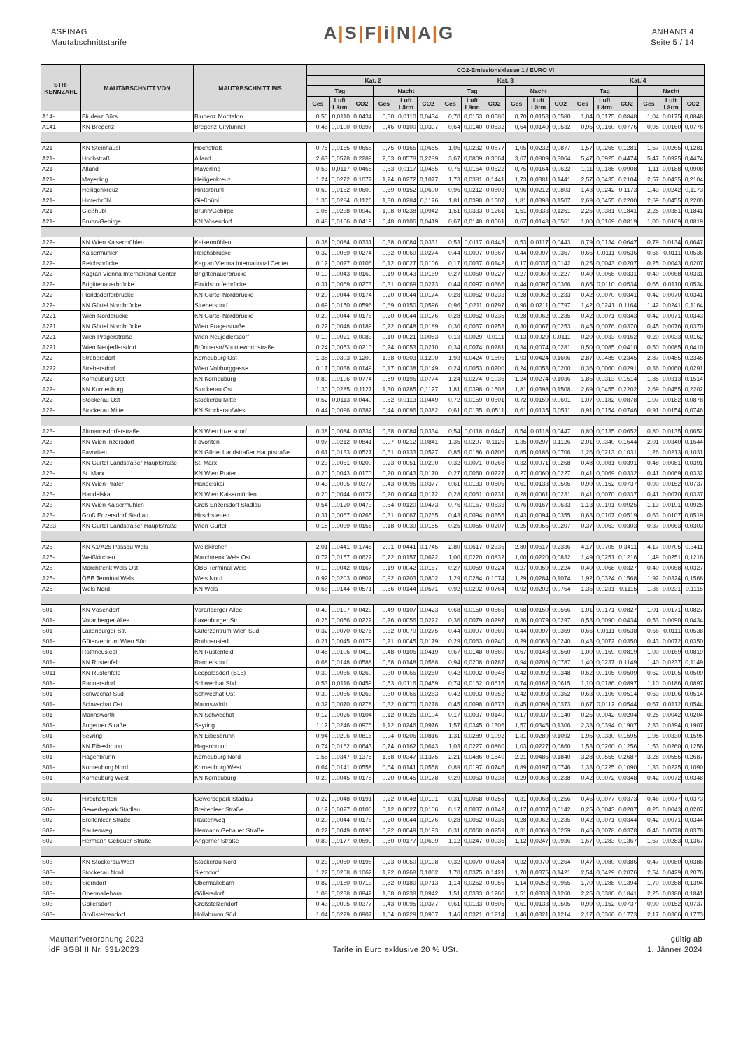ASFINAG
Mautabschnittstarife
A|S|F|i|N|A|G
ANHANG 4
Seite 5 / 14
| STR- KENNZAHL | MAUTABSCHNITT VON | MAUTABSCHNITT BIS | CO2-Emissionsklasse 1 / EURO VI | | | | | | | | | | | | | | | | | |
| --- | --- | --- | --- | --- | --- | --- | --- | --- | --- | --- | --- | --- | --- | --- | --- | --- | --- | --- | --- | --- |
| | | | Kat. 2 | | | | | | Kat. 3 | | | | | | Kat. 4 | | | | | |
| | | | Tag | | | Nacht | | | Tag | | | Nacht | | | Tag | | | Nacht | | |
| | | | Ges | Luft Lärm | CO2 | Ges | Luft Lärm | CO2 | Ges | Luft Lärm | CO2 | Ges | Luft Lärm | CO2 | Ges | Luft Lärm | CO2 | Ges | Luft Lärm | CO2 |
| A14- | Bludenz Bürs | Bludenz Montafon | 0,50 | 0,0110 | 0,0434 | 0,50 | 0,0110 | 0,0434 | 0,70 | 0,0153 | 0,0580 | 0,70 | 0,0153 | 0,0580 | 1,04 | 0,0175 | 0,0848 | 1,04 | 0,0175 | 0,0848 |
| A141 | KN Bregenz | Bregenz Citytunnel | 0,46 | 0,0100 | 0,0397 | 0,46 | 0,0100 | 0,0397 | 0,64 | 0,0140 | 0,0532 | 0,64 | 0,0140 | 0,0532 | 0,95 | 0,0160 | 0,0776 | 0,95 | 0,0160 | 0,0776 |
| A21- | KN Steinhäusl | Hochstraß | 0,75 | 0,0165 | 0,0655 | 0,75 | 0,0165 | 0,0655 | 1,05 | 0,0232 | 0,0877 | 1,05 | 0,0232 | 0,0877 | 1,57 | 0,0265 | 0,1281 | 1,57 | 0,0265 | 0,1281 |
| A21- | Hochstraß | Alland | 2,63 | 0,0578 | 0,2289 | 2,63 | 0,0578 | 0,2289 | 3,67 | 0,0809 | 0,3064 | 3,67 | 0,0809 | 0,3064 | 5,47 | 0,0925 | 0,4474 | 5,47 | 0,0925 | 0,4474 |
| A21- | Alland | Mayerling | 0,53 | 0,0117 | 0,0465 | 0,53 | 0,0117 | 0,0465 | 0,75 | 0,0164 | 0,0622 | 0,75 | 0,0164 | 0,0622 | 1,11 | 0,0188 | 0,0908 | 1,11 | 0,0188 | 0,0908 |
| A21- | Mayerling | Heiligenkreuz | 1,24 | 0,0272 | 0,1077 | 1,24 | 0,0272 | 0,1077 | 1,73 | 0,0381 | 0,1441 | 1,73 | 0,0381 | 0,1441 | 2,57 | 0,0435 | 0,2104 | 2,57 | 0,0435 | 0,2104 |
| A21- | Heiligenkreuz | Hinterbrühl | 0,69 | 0,0152 | 0,0600 | 0,69 | 0,0152 | 0,0600 | 0,96 | 0,0212 | 0,0803 | 0,96 | 0,0212 | 0,0803 | 1,43 | 0,0242 | 0,1173 | 1,43 | 0,0242 | 0,1173 |
| A21- | Hinterbrühl | Gießhübl | 1,30 | 0,0284 | 0,1126 | 1,30 | 0,0284 | 0,1126 | 1,81 | 0,0398 | 0,1507 | 1,81 | 0,0398 | 0,1507 | 2,69 | 0,0455 | 0,2200 | 2,69 | 0,0455 | 0,2200 |
| A21- | Gießhübl | Brunn/Gebirge | 1,08 | 0,0238 | 0,0942 | 1,08 | 0,0238 | 0,0942 | 1,51 | 0,0333 | 0,1261 | 1,51 | 0,0333 | 0,1261 | 2,25 | 0,0381 | 0,1841 | 2,25 | 0,0381 | 0,1841 |
| A21- | Brunn/Gebirge | KN Vösendorf | 0,48 | 0,0106 | 0,0419 | 0,48 | 0,0106 | 0,0419 | 0,67 | 0,0148 | 0,0561 | 0,67 | 0,0148 | 0,0561 | 1,00 | 0,0169 | 0,0819 | 1,00 | 0,0169 | 0,0819 |
| A22- | KN Wien Kaisermühlen | Kaisermühlen | 0,38 | 0,0084 | 0,0331 | 0,38 | 0,0084 | 0,0331 | 0,53 | 0,0117 | 0,0443 | 0,53 | 0,0117 | 0,0443 | 0,79 | 0,0134 | 0,0647 | 0,79 | 0,0134 | 0,0647 |
| A22- | Kaisermühlen | Reichsbrücke | 0,32 | 0,0069 | 0,0274 | 0,32 | 0,0069 | 0,0274 | 0,44 | 0,0097 | 0,0367 | 0,44 | 0,0097 | 0,0367 | 0,66 | 0,0111 | 0,0536 | 0,66 | 0,0111 | 0,0536 |
| A22- | Reichsbrücke | Kagran Vienna International Center | 0,12 | 0,0027 | 0,0106 | 0,12 | 0,0027 | 0,0106 | 0,17 | 0,0037 | 0,0142 | 0,17 | 0,0037 | 0,0142 | 0,25 | 0,0043 | 0,0207 | 0,25 | 0,0043 | 0,0207 |
| A22- | Kagran Vienna International Center | Brigittenauerbrücke | 0,19 | 0,0043 | 0,0169 | 0,19 | 0,0043 | 0,0169 | 0,27 | 0,0060 | 0,0227 | 0,27 | 0,0060 | 0,0227 | 0,40 | 0,0068 | 0,0331 | 0,40 | 0,0068 | 0,0331 |
| A22- | Brigittenauerbrücke | Floridsdorferbrücke | 0,31 | 0,0069 | 0,0273 | 0,31 | 0,0069 | 0,0273 | 0,44 | 0,0097 | 0,0366 | 0,44 | 0,0097 | 0,0366 | 0,65 | 0,0110 | 0,0534 | 0,65 | 0,0110 | 0,0534 |
| A22- | Floridsdorferbrücke | KN Gürtel Nordbrücke | 0,20 | 0,0044 | 0,0174 | 0,20 | 0,0044 | 0,0174 | 0,28 | 0,0062 | 0,0233 | 0,28 | 0,0062 | 0,0233 | 0,42 | 0,0070 | 0,0341 | 0,42 | 0,0070 | 0,0341 |
| A22- | KN Gürtel Nordbrücke | Strebersdorf | 0,69 | 0,0150 | 0,0596 | 0,69 | 0,0150 | 0,0596 | 0,96 | 0,0211 | 0,0797 | 0,96 | 0,0211 | 0,0797 | 1,42 | 0,0241 | 0,1164 | 1,42 | 0,0241 | 0,1164 |
| A221 | Wien Nordbrücke | KN Gürtel Nordbrücke | 0,20 | 0,0044 | 0,0176 | 0,20 | 0,0044 | 0,0176 | 0,28 | 0,0062 | 0,0235 | 0,28 | 0,0062 | 0,0235 | 0,42 | 0,0071 | 0,0343 | 0,42 | 0,0071 | 0,0343 |
| A221 | KN Gürtel Nordbrücke | Wien Pragerstraße | 0,22 | 0,0048 | 0,0189 | 0,22 | 0,0048 | 0,0189 | 0,30 | 0,0067 | 0,0253 | 0,30 | 0,0067 | 0,0253 | 0,45 | 0,0076 | 0,0370 | 0,45 | 0,0076 | 0,0370 |
| A221 | Wien Pragerstraße | Wien Neujedlersdorf | 0,10 | 0,0021 | 0,0083 | 0,10 | 0,0021 | 0,0083 | 0,13 | 0,0029 | 0,0111 | 0,13 | 0,0029 | 0,0111 | 0,20 | 0,0033 | 0,0162 | 0,20 | 0,0033 | 0,0162 |
| A221 | Wien Neujedlersdorf | Brünnerstr/Shuttleworthstraße | 0,24 | 0,0053 | 0,0210 | 0,24 | 0,0053 | 0,0210 | 0,34 | 0,0074 | 0,0281 | 0,34 | 0,0074 | 0,0281 | 0,50 | 0,0085 | 0,0410 | 0,50 | 0,0085 | 0,0410 |
| A22- | Strebersdorf | Korneuburg Ost | 1,38 | 0,0303 | 0,1200 | 1,38 | 0,0303 | 0,1200 | 1,93 | 0,0424 | 0,1606 | 1,93 | 0,0424 | 0,1606 | 2,87 | 0,0485 | 0,2345 | 2,87 | 0,0485 | 0,2345 |
| A222 | Strebersdorf | Wien Vohburggasse | 0,17 | 0,0038 | 0,0149 | 0,17 | 0,0038 | 0,0149 | 0,24 | 0,0053 | 0,0200 | 0,24 | 0,0053 | 0,0200 | 0,36 | 0,0060 | 0,0291 | 0,36 | 0,0060 | 0,0291 |
| A22- | Korneuburg Ost | KN Korneuburg | 0,89 | 0,0196 | 0,0774 | 0,89 | 0,0196 | 0,0774 | 1,24 | 0,0274 | 0,1036 | 1,24 | 0,0274 | 0,1036 | 1,85 | 0,0313 | 0,1514 | 1,85 | 0,0313 | 0,1514 |
| A22- | KN Korneuburg | Stockerau Ost | 1,30 | 0,0285 | 0,1127 | 1,30 | 0,0285 | 0,1127 | 1,81 | 0,0398 | 0,1508 | 1,81 | 0,0398 | 0,1508 | 2,69 | 0,0455 | 0,2202 | 2,69 | 0,0455 | 0,2202 |
| A22- | Stockerau Ost | Stockerau Mitte | 0,52 | 0,0113 | 0,0449 | 0,52 | 0,0113 | 0,0449 | 0,72 | 0,0159 | 0,0601 | 0,72 | 0,0159 | 0,0601 | 1,07 | 0,0182 | 0,0878 | 1,07 | 0,0182 | 0,0878 |
| A22- | Stockerau Mitte | KN Stockerau/West | 0,44 | 0,0096 | 0,0382 | 0,44 | 0,0096 | 0,0382 | 0,61 | 0,0135 | 0,0511 | 0,61 | 0,0135 | 0,0511 | 0,91 | 0,0154 | 0,0746 | 0,91 | 0,0154 | 0,0746 |
| A23- | Altmannsdorferstraße | KN Wien Inzersdorf | 0,38 | 0,0084 | 0,0334 | 0,38 | 0,0084 | 0,0334 | 0,54 | 0,0118 | 0,0447 | 0,54 | 0,0118 | 0,0447 | 0,80 | 0,0135 | 0,0652 | 0,80 | 0,0135 | 0,0652 |
| A23- | KN Wien Inzersdorf | Favoriten | 0,97 | 0,0212 | 0,0841 | 0,97 | 0,0212 | 0,0841 | 1,35 | 0,0297 | 0,1126 | 1,35 | 0,0297 | 0,1126 | 2,01 | 0,0340 | 0,1644 | 2,01 | 0,0340 | 0,1644 |
| A23- | Favoriten | KN Gürtel Landstraßer Hauptstraße | 0,61 | 0,0133 | 0,0527 | 0,61 | 0,0133 | 0,0527 | 0,85 | 0,0186 | 0,0706 | 0,85 | 0,0186 | 0,0706 | 1,26 | 0,0213 | 0,1031 | 1,26 | 0,0213 | 0,1031 |
| A23- | KN Gürtel Landstraßer Hauptstraße | St. Marx | 0,23 | 0,0051 | 0,0200 | 0,23 | 0,0051 | 0,0200 | 0,32 | 0,0071 | 0,0268 | 0,32 | 0,0071 | 0,0268 | 0,48 | 0,0081 | 0,0391 | 0,48 | 0,0081 | 0,0391 |
| A23- | St. Marx | KN Wien Prater | 0,20 | 0,0043 | 0,0170 | 0,20 | 0,0043 | 0,0170 | 0,27 | 0,0060 | 0,0227 | 0,27 | 0,0060 | 0,0227 | 0,41 | 0,0069 | 0,0332 | 0,41 | 0,0069 | 0,0332 |
| A23- | KN Wien Prater | Handelskai | 0,43 | 0,0095 | 0,0377 | 0,43 | 0,0095 | 0,0377 | 0,61 | 0,0133 | 0,0505 | 0,61 | 0,0133 | 0,0505 | 0,90 | 0,0152 | 0,0737 | 0,90 | 0,0152 | 0,0737 |
| A23- | Handelskai | KN Wien Kaisermühlen | 0,20 | 0,0044 | 0,0172 | 0,20 | 0,0044 | 0,0172 | 0,28 | 0,0061 | 0,0231 | 0,28 | 0,0061 | 0,0231 | 0,41 | 0,0070 | 0,0337 | 0,41 | 0,0070 | 0,0337 |
| A23- | KN Wien Kaisermühlen | Groß Enzersdorf Stadlau | 0,54 | 0,0120 | 0,0473 | 0,54 | 0,0120 | 0,0473 | 0,76 | 0,0167 | 0,0633 | 0,76 | 0,0167 | 0,0633 | 1,13 | 0,0191 | 0,0925 | 1,13 | 0,0191 | 0,0925 |
| A23- | Groß Enzersdorf Stadlau | Hirschstetten | 0,31 | 0,0067 | 0,0265 | 0,31 | 0,0067 | 0,0265 | 0,43 | 0,0094 | 0,0355 | 0,43 | 0,0094 | 0,0355 | 0,63 | 0,0107 | 0,0519 | 0,63 | 0,0107 | 0,0519 |
| A233 | KN Gürtel Landstraßer Hauptstraße | Wien Gürtel | 0,18 | 0,0039 | 0,0155 | 0,18 | 0,0039 | 0,0155 | 0,25 | 0,0055 | 0,0207 | 0,25 | 0,0055 | 0,0207 | 0,37 | 0,0063 | 0,0303 | 0,37 | 0,0063 | 0,0303 |
| A25- | KN A1/A25 Passau Wels | Weißkirchen | 2,01 | 0,0441 | 0,1745 | 2,01 | 0,0441 | 0,1745 | 2,80 | 0,0617 | 0,2336 | 2,80 | 0,0617 | 0,2336 | 4,17 | 0,0705 | 0,3411 | 4,17 | 0,0705 | 0,3411 |
| A25- | Weißkirchen | Marchtrenk Wels Ost | 0,72 | 0,0157 | 0,0622 | 0,72 | 0,0157 | 0,0622 | 1,00 | 0,0220 | 0,0832 | 1,00 | 0,0220 | 0,0832 | 1,49 | 0,0251 | 0,1216 | 1,49 | 0,0251 | 0,1216 |
| A25- | Marchtrenk Wels Ost | ÖBB Terminal Wels | 0,19 | 0,0042 | 0,0167 | 0,19 | 0,0042 | 0,0167 | 0,27 | 0,0059 | 0,0224 | 0,27 | 0,0059 | 0,0224 | 0,40 | 0,0068 | 0,0327 | 0,40 | 0,0068 | 0,0327 |
| A25- | ÖBB Terminal Wels | Wels Nord | 0,92 | 0,0203 | 0,0802 | 0,92 | 0,0203 | 0,0802 | 1,29 | 0,0284 | 0,1074 | 1,29 | 0,0284 | 0,1074 | 1,92 | 0,0324 | 0,1568 | 1,92 | 0,0324 | 0,1568 |
| A25- | Wels Nord | KN Wels | 0,66 | 0,0144 | 0,0571 | 0,66 | 0,0144 | 0,0571 | 0,92 | 0,0202 | 0,0764 | 0,92 | 0,0202 | 0,0764 | 1,36 | 0,0231 | 0,1115 | 1,36 | 0,0231 | 0,1115 |
| S01- | KN Vösendorf | Vorarlberger Allee | 0,49 | 0,0107 | 0,0423 | 0,49 | 0,0107 | 0,0423 | 0,68 | 0,0150 | 0,0566 | 0,68 | 0,0150 | 0,0566 | 1,01 | 0,0171 | 0,0827 | 1,01 | 0,0171 | 0,0827 |
| S01- | Vorarlberger Allee | Laxenburger Str. | 0,26 | 0,0056 | 0,0222 | 0,26 | 0,0056 | 0,0222 | 0,36 | 0,0079 | 0,0297 | 0,36 | 0,0079 | 0,0297 | 0,53 | 0,0090 | 0,0434 | 0,53 | 0,0090 | 0,0434 |
| S01- | Laxenburger Str. | Güterzentrum Wien Süd | 0,32 | 0,0070 | 0,0275 | 0,32 | 0,0070 | 0,0275 | 0,44 | 0,0097 | 0,0369 | 0,44 | 0,0097 | 0,0369 | 0,66 | 0,0111 | 0,0538 | 0,66 | 0,0111 | 0,0538 |
| S01- | Güterzentrum Wien Süd | Rothneusiedl | 0,21 | 0,0045 | 0,0179 | 0,21 | 0,0045 | 0,0179 | 0,29 | 0,0063 | 0,0240 | 0,29 | 0,0063 | 0,0240 | 0,43 | 0,0072 | 0,0350 | 0,43 | 0,0072 | 0,0350 |
| S01- | Rothneusiedl | KN Rustenfeld | 0,48 | 0,0106 | 0,0419 | 0,48 | 0,0106 | 0,0419 | 0,67 | 0,0148 | 0,0560 | 0,67 | 0,0148 | 0,0560 | 1,00 | 0,0169 | 0,0819 | 1,00 | 0,0169 | 0,0819 |
| S01- | KN Rustenfeld | Rannersdorf | 0,68 | 0,0148 | 0,0588 | 0,68 | 0,0148 | 0,0588 | 0,94 | 0,0208 | 0,0787 | 0,94 | 0,0208 | 0,0787 | 1,40 | 0,0237 | 0,1149 | 1,40 | 0,0237 | 0,1149 |
| S011 | KN Rustenfeld | Leopoldsdorf (B16) | 0,30 | 0,0066 | 0,0260 | 0,30 | 0,0066 | 0,0260 | 0,42 | 0,0092 | 0,0348 | 0,42 | 0,0092 | 0,0348 | 0,62 | 0,0105 | 0,0509 | 0,62 | 0,0105 | 0,0509 |
| S01- | Rannersdorf | Schwechat Süd | 0,53 | 0,0116 | 0,0459 | 0,53 | 0,0116 | 0,0459 | 0,74 | 0,0162 | 0,0615 | 0,74 | 0,0162 | 0,0615 | 1,10 | 0,0186 | 0,0897 | 1,10 | 0,0186 | 0,0897 |
| S01- | Schwechat Süd | Schwechat Ost | 0,30 | 0,0066 | 0,0263 | 0,30 | 0,0066 | 0,0263 | 0,42 | 0,0093 | 0,0352 | 0,42 | 0,0093 | 0,0352 | 0,63 | 0,0106 | 0,0514 | 0,63 | 0,0106 | 0,0514 |
| S01- | Schwechat Ost | Mannswörth | 0,32 | 0,0070 | 0,0278 | 0,32 | 0,0070 | 0,0278 | 0,45 | 0,0098 | 0,0373 | 0,45 | 0,0098 | 0,0373 | 0,67 | 0,0112 | 0,0544 | 0,67 | 0,0112 | 0,0544 |
| S01- | Mannswörth | KN Schwechat | 0,12 | 0,0026 | 0,0104 | 0,12 | 0,0026 | 0,0104 | 0,17 | 0,0037 | 0,0140 | 0,17 | 0,0037 | 0,0140 | 0,25 | 0,0042 | 0,0204 | 0,25 | 0,0042 | 0,0204 |
| S01- | Angerner Straße | Seyring | 1,12 | 0,0246 | 0,0976 | 1,12 | 0,0246 | 0,0976 | 1,57 | 0,0345 | 0,1306 | 1,57 | 0,0345 | 0,1306 | 2,33 | 0,0394 | 0,1907 | 2,33 | 0,0394 | 0,1907 |
| S01- | Seyring | KN Eibesbrunn | 0,94 | 0,0206 | 0,0816 | 0,94 | 0,0206 | 0,0816 | 1,31 | 0,0289 | 0,1092 | 1,31 | 0,0289 | 0,1092 | 1,95 | 0,0330 | 0,1595 | 1,95 | 0,0330 | 0,1595 |
| S01- | KN Eibesbrunn | Hagenbrunn | 0,74 | 0,0162 | 0,0643 | 0,74 | 0,0162 | 0,0643 | 1,03 | 0,0227 | 0,0860 | 1,03 | 0,0227 | 0,0860 | 1,53 | 0,0260 | 0,1256 | 1,53 | 0,0260 | 0,1256 |
| S01- | Hagenbrunn | Korneuburg Nord | 1,58 | 0,0347 | 0,1375 | 1,58 | 0,0347 | 0,1375 | 2,21 | 0,0486 | 0,1840 | 2,21 | 0,0486 | 0,1840 | 3,28 | 0,0555 | 0,2687 | 3,28 | 0,0555 | 0,2687 |
| S01- | Korneuburg Nord | Korneuburg West | 0,64 | 0,0141 | 0,0558 | 0,64 | 0,0141 | 0,0558 | 0,89 | 0,0197 | 0,0746 | 0,89 | 0,0197 | 0,0746 | 1,33 | 0,0225 | 0,1090 | 1,33 | 0,0225 | 0,1090 |
| S01- | Korneuburg West | KN Korneuburg | 0,20 | 0,0045 | 0,0178 | 0,20 | 0,0045 | 0,0178 | 0,29 | 0,0063 | 0,0238 | 0,29 | 0,0063 | 0,0238 | 0,42 | 0,0072 | 0,0348 | 0,42 | 0,0072 | 0,0348 |
| S02- | Hirschstetten | Gewerbepark Stadlau | 0,22 | 0,0048 | 0,0191 | 0,22 | 0,0048 | 0,0191 | 0,31 | 0,0068 | 0,0256 | 0,31 | 0,0068 | 0,0256 | 0,46 | 0,0077 | 0,0373 | 0,46 | 0,0077 | 0,0373 |
| S02- | Gewerbepark Stadlau | Breitenleer Straße | 0,12 | 0,0027 | 0,0106 | 0,12 | 0,0027 | 0,0106 | 0,17 | 0,0037 | 0,0142 | 0,17 | 0,0037 | 0,0142 | 0,25 | 0,0043 | 0,0207 | 0,25 | 0,0043 | 0,0207 |
| S02- | Breitenleer Straße | Rautenweg | 0,20 | 0,0044 | 0,0176 | 0,20 | 0,0044 | 0,0176 | 0,28 | 0,0062 | 0,0235 | 0,28 | 0,0062 | 0,0235 | 0,42 | 0,0071 | 0,0344 | 0,42 | 0,0071 | 0,0344 |
| S02- | Rautenweg | Hermann Gebauer Straße | 0,22 | 0,0049 | 0,0193 | 0,22 | 0,0049 | 0,0193 | 0,31 | 0,0068 | 0,0259 | 0,31 | 0,0068 | 0,0259 | 0,46 | 0,0078 | 0,0378 | 0,46 | 0,0078 | 0,0378 |
| S02- | Hermann Gebauer Straße | Angerner Straße | 0,80 | 0,0177 | 0,0699 | 0,80 | 0,0177 | 0,0699 | 1,12 | 0,0247 | 0,0936 | 1,12 | 0,0247 | 0,0936 | 1,67 | 0,0283 | 0,1367 | 1,67 | 0,0283 | 0,1367 |
| S03- | KN Stockerau/West | Stockerau Nord | 0,23 | 0,0050 | 0,0198 | 0,23 | 0,0050 | 0,0198 | 0,32 | 0,0070 | 0,0264 | 0,32 | 0,0070 | 0,0264 | 0,47 | 0,0080 | 0,0386 | 0,47 | 0,0080 | 0,0386 |
| S03- | Stockerau Nord | Sierndorf | 1,22 | 0,0268 | 0,1062 | 1,22 | 0,0268 | 0,1062 | 1,70 | 0,0375 | 0,1421 | 1,70 | 0,0375 | 0,1421 | 2,54 | 0,0429 | 0,2076 | 2,54 | 0,0429 | 0,2076 |
| S03- | Sierndorf | Obermallebarn | 0,82 | 0,0180 | 0,0713 | 0,82 | 0,0180 | 0,0713 | 1,14 | 0,0252 | 0,0955 | 1,14 | 0,0252 | 0,0955 | 1,70 | 0,0288 | 0,1394 | 1,70 | 0,0288 | 0,1394 |
| S03- | Obermallebarn | Göllersdorf | 1,08 | 0,0238 | 0,0942 | 1,08 | 0,0238 | 0,0942 | 1,51 | 0,0333 | 0,1260 | 1,51 | 0,0333 | 0,1260 | 2,25 | 0,0380 | 0,1841 | 2,25 | 0,0380 | 0,1841 |
| S03- | Göllersdorf | Großstelzendorf | 0,43 | 0,0095 | 0,0377 | 0,43 | 0,0095 | 0,0377 | 0,61 | 0,0133 | 0,0505 | 0,61 | 0,0133 | 0,0505 | 0,90 | 0,0152 | 0,0737 | 0,90 | 0,0152 | 0,0737 |
| S03- | Großstelzendorf | Hollabrunn Süd | 1,04 | 0,0229 | 0,0907 | 1,04 | 0,0229 | 0,0907 | 1,46 | 0,0321 | 0,1214 | 1,46 | 0,0321 | 0,1214 | 2,17 | 0,0366 | 0,1773 | 2,17 | 0,0366 | 0,1773 |
Mauttarifverordnung 2023
idF BGBl II Nr. 331/2023
Tarife in Euro exklusive 20 % USt.
gültig ab
1. Jänner 2024